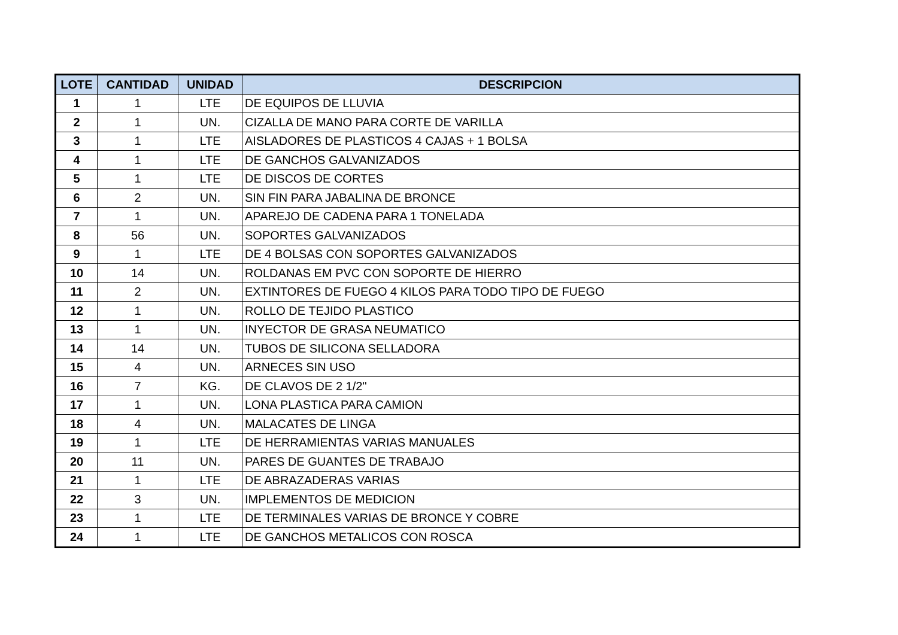| LOTE | CANTIDAD | UNIDAD | DESCRIPCION |
| --- | --- | --- | --- |
| 1 | 1 | LTE | DE EQUIPOS DE LLUVIA |
| 2 | 1 | UN. | CIZALLA DE MANO PARA CORTE DE VARILLA |
| 3 | 1 | LTE | AISLADORES DE PLASTICOS 4 CAJAS + 1 BOLSA |
| 4 | 1 | LTE | DE GANCHOS GALVANIZADOS |
| 5 | 1 | LTE | DE DISCOS DE CORTES |
| 6 | 2 | UN. | SIN FIN PARA JABALINA DE BRONCE |
| 7 | 1 | UN. | APAREJO DE CADENA PARA 1 TONELADA |
| 8 | 56 | UN. | SOPORTES GALVANIZADOS |
| 9 | 1 | LTE | DE 4 BOLSAS CON SOPORTES GALVANIZADOS |
| 10 | 14 | UN. | ROLDANAS EM PVC CON SOPORTE DE HIERRO |
| 11 | 2 | UN. | EXTINTORES DE FUEGO 4 KILOS PARA TODO TIPO DE FUEGO |
| 12 | 1 | UN. | ROLLO DE TEJIDO PLASTICO |
| 13 | 1 | UN. | INYECTOR DE GRASA NEUMATICO |
| 14 | 14 | UN. | TUBOS DE SILICONA SELLADORA |
| 15 | 4 | UN. | ARNECES SIN USO |
| 16 | 7 | KG. | DE CLAVOS DE 2 1/2" |
| 17 | 1 | UN. | LONA PLASTICA PARA CAMION |
| 18 | 4 | UN. | MALACATES DE LINGA |
| 19 | 1 | LTE | DE HERRAMIENTAS VARIAS MANUALES |
| 20 | 11 | UN. | PARES DE GUANTES DE TRABAJO |
| 21 | 1 | LTE | DE ABRAZADERAS VARIAS |
| 22 | 3 | UN. | IMPLEMENTOS DE MEDICION |
| 23 | 1 | LTE | DE TERMINALES VARIAS DE BRONCE Y COBRE |
| 24 | 1 | LTE | DE GANCHOS METALICOS CON ROSCA |